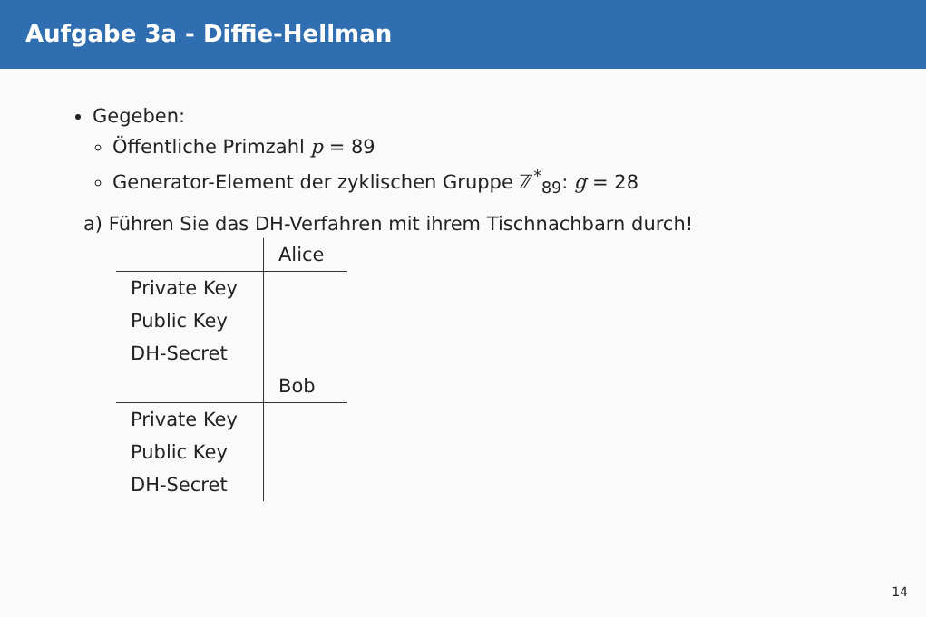Aufgabe 3a - Diffie-Hellman
Gegeben:
Öffentliche Primzahl p = 89
Generator-Element der zyklischen Gruppe ℤ<sup>*</sup><sub>89</sub>: g = 28
a) Führen Sie das DH-Verfahren mit ihrem Tischnachbarn durch!
| | Alice |
| Private Key | |
| Public Key | |
| DH-Secret | |
| | Bob |
| Private Key | |
| Public Key | |
| DH-Secret | |
14